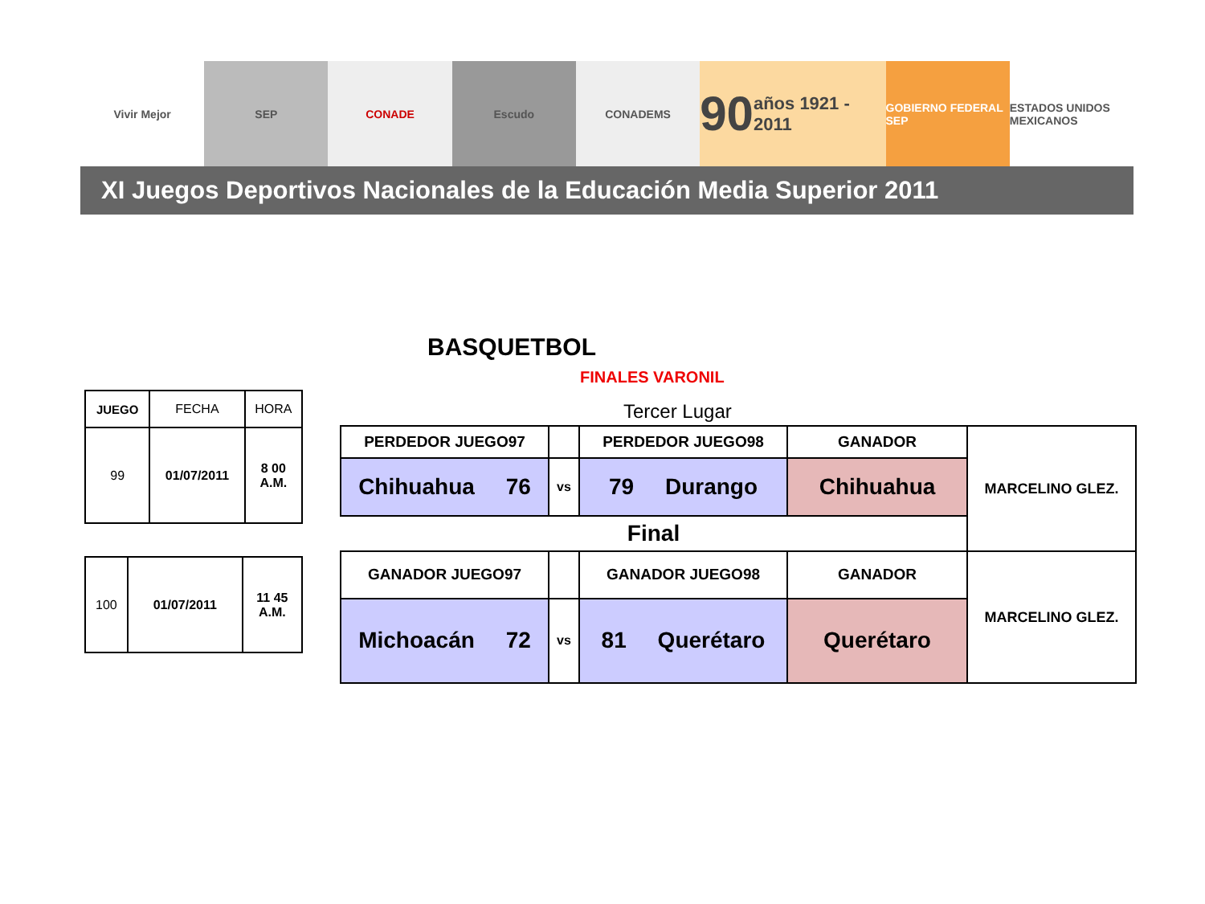Vivir Mejor SEP CONADE Escudo CONADEMS
90 años 1921 - 2011
GOBIERNO FEDERAL SEP ESTADOS UNIDOS MEXICANOS
XI Juegos Deportivos Nacionales de la Educación Media Superior 2011
BASQUETBOL
FINALES VARONIL
| JUEGO | FECHA | HORA |
| 99 | 01/07/2011 | 8 00 A.M. |
| 100 | 01/07/2011 | 11 45 A.M. |
Tercer Lugar
| PERDEDOR JUEGO97 | | PERDEDOR JUEGO98 | GANADOR | MARCELINO GLEZ. |
| Chihuahua 76 | vs | 79 Durango | Chihuahua | |
| Final | | | | |
| GANADOR JUEGO97 | | GANADOR JUEGO98 | GANADOR | MARCELINO GLEZ. |
| Michoacán 72 | vs | 81 Querétaro | Querétaro | |